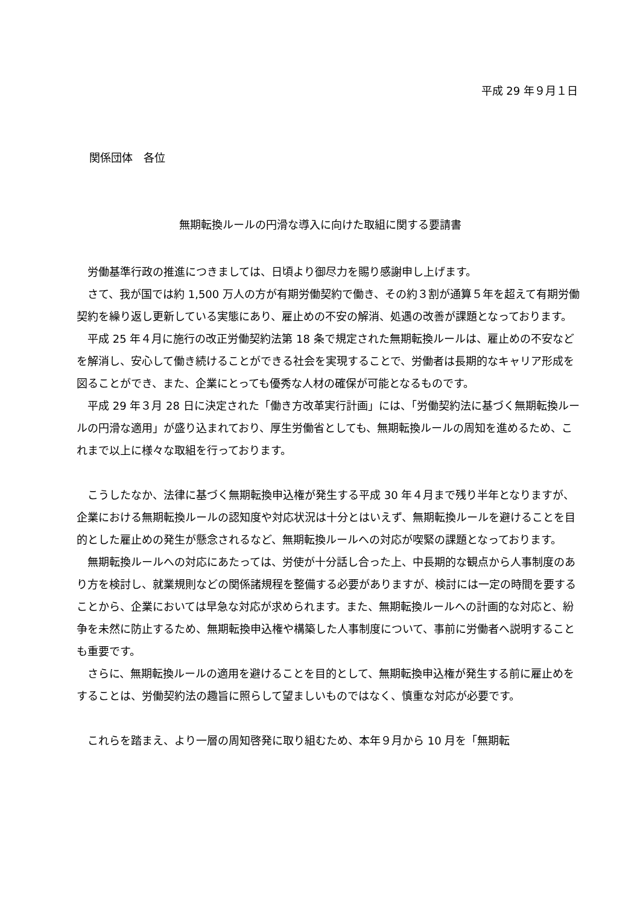平成 29 年９月１日
関係団体　各位
無期転換ルールの円滑な導入に向けた取組に関する要請書
労働基準行政の推進につきましては、日頃より御尽力を賜り感謝申し上げます。
さて、我が国では約 1,500 万人の方が有期労働契約で働き、その約３割が通算５年を超えて有期労働契約を繰り返し更新している実態にあり、雇止めの不安の解消、処遇の改善が課題となっております。
平成 25 年４月に施行の改正労働契約法第 18 条で規定された無期転換ルールは、雇止めの不安などを解消し、安心して働き続けることができる社会を実現することで、労働者は長期的なキャリア形成を図ることができ、また、企業にとっても優秀な人材の確保が可能となるものです。
平成 29 年３月 28 日に決定された「働き方改革実行計画」には、「労働契約法に基づく無期転換ルールの円滑な適用」が盛り込まれており、厚生労働省としても、無期転換ルールの周知を進めるため、これまで以上に様々な取組を行っております。
こうしたなか、法律に基づく無期転換申込権が発生する平成 30 年４月まで残り半年となりますが、企業における無期転換ルールの認知度や対応状況は十分とはいえず、無期転換ルールを避けることを目的とした雇止めの発生が懸念されるなど、無期転換ルールへの対応が喫緊の課題となっております。
無期転換ルールへの対応にあたっては、労使が十分話し合った上、中長期的な観点から人事制度のあり方を検討し、就業規則などの関係諸規程を整備する必要がありますが、検討には一定の時間を要することから、企業においては早急な対応が求められます。また、無期転換ルールへの計画的な対応と、紛争を未然に防止するため、無期転換申込権や構築した人事制度について、事前に労働者へ説明することも重要です。
さらに、無期転換ルールの適用を避けることを目的として、無期転換申込権が発生する前に雇止めをすることは、労働契約法の趣旨に照らして望ましいものではなく、慎重な対応が必要です。
これらを踏まえ、より一層の周知啓発に取り組むため、本年９月から 10 月を「無期転